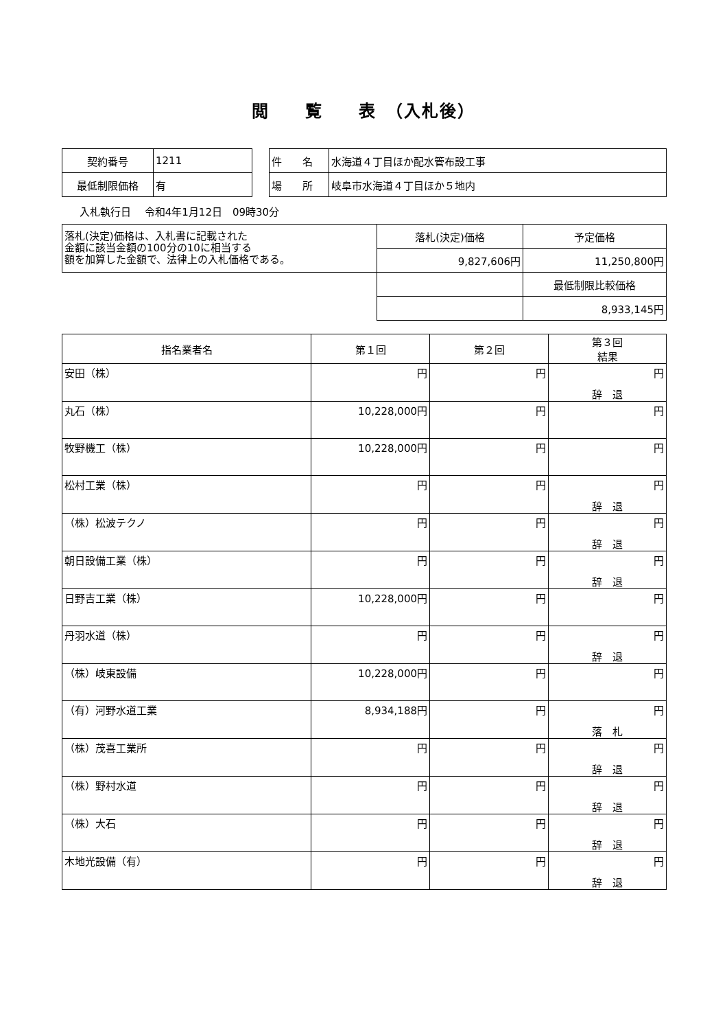閲　　覧　　表　（入札後）
| 契約番号 | 1211 |
| 最低制限価格 | 有 |
| 件 名 | 水海道４丁目ほか配水管布設工事 |
| 場 所 | 岐阜市水海道４丁目ほか５地内 |
入札執行日　 令和4年1月12日　09時30分
| 落札(決定)価格は、入札書に記載された 金額に該当金額の100分の10に相当する 額を加算した金額で、法律上の入札価格である。 | 落札(決定)価格 | 予定価格 |
| | 9,827,606円 | 11,250,800円 |
| | | 最低制限比較価格 |
| | | 8,933,145円 |
| 指名業者名 | 第１回 | 第２回 | 第３回 結果 |
| --- | --- | --- | --- |
| 安田（株） | 円 | 円 | 円 辞 退 |
| 丸石（株） | 10,228,000円 | 円 | 円 |
| 牧野機工（株） | 10,228,000円 | 円 | 円 |
| 松村工業（株） | 円 | 円 | 円 辞 退 |
| （株）松波テクノ | 円 | 円 | 円 辞 退 |
| 朝日設備工業（株） | 円 | 円 | 円 辞 退 |
| 日野吉工業（株） | 10,228,000円 | 円 | 円 |
| 丹羽水道（株） | 円 | 円 | 円 辞 退 |
| （株）岐東設備 | 10,228,000円 | 円 | 円 |
| （有）河野水道工業 | 8,934,188円 | 円 | 円 落 札 |
| （株）茂喜工業所 | 円 | 円 | 円 辞 退 |
| （株）野村水道 | 円 | 円 | 円 辞 退 |
| （株）大石 | 円 | 円 | 円 辞 退 |
| 木地光設備（有） | 円 | 円 | 円 辞 退 |